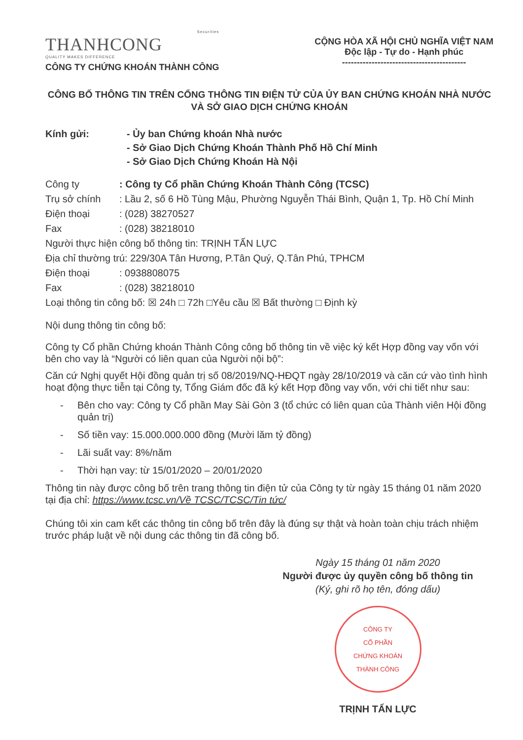Securities
THANHCONG
QUALITY MAKES DIFFERENCE
CÔNG TY CHỨNG KHOÁN THÀNH CÔNG
CỘNG HÒA XÃ HỘI CHỦ NGHĨA VIỆT NAM
Độc lập - Tự do - Hạnh phúc
------------------------------------------
CÔNG BỐ THÔNG TIN TRÊN CỔNG THÔNG TIN ĐIỆN TỬ CỦA ỦY BAN CHỨNG KHOÁN NHÀ NƯỚC VÀ SỞ GIAO DỊCH CHỨNG KHOÁN
Kính gửi: - Ủy ban Chứng khoán Nhà nước
- Sở Giao Dịch Chứng Khoán Thành Phố Hồ Chí Minh
- Sở Giao Dịch Chứng Khoán Hà Nội
Công ty : Công ty Cổ phần Chứng Khoán Thành Công (TCSC)
Trụ sở chính : Lầu 2, số 6 Hồ Tùng Mậu, Phường Nguyễn Thái Bình, Quận 1, Tp. Hồ Chí Minh
Điện thoại : (028) 38270527
Fax : (028) 38218010
Người thực hiện công bố thông tin: TRỊNH TẤN LỰC
Địa chỉ thường trú: 229/30A Tân Hương, P.Tân Quý, Q.Tân Phú, TPHCM
Điện thoại : 0938808075
Fax : (028) 38218010
Loại thông tin công bố: ☒ 24h □ 72h □Yêu cầu ☒ Bất thường □ Định kỳ
Nội dung thông tin công bố:
Công ty Cổ phần Chứng khoán Thành Công công bố thông tin về việc ký kết Hợp đồng vay vốn với bên cho vay là “Người có liên quan của Người nội bộ”:
Căn cứ Nghị quyết Hội đồng quản trị số 08/2019/NQ-HĐQT ngày 28/10/2019 và căn cứ vào tình hình hoạt động thực tiễn tại Công ty, Tổng Giám đốc đã ký kết Hợp đồng vay vốn, với chi tiết như sau:
- Bên cho vay: Công ty Cổ phần May Sài Gòn 3 (tổ chức có liên quan của Thành viên Hội đồng quản trị)
- Số tiền vay: 15.000.000.000 đồng (Mười lăm tỷ đồng)
- Lãi suất vay: 8%/năm
- Thời hạn vay: từ 15/01/2020 – 20/01/2020
Thông tin này được công bố trên trang thông tin điện tử của Công ty từ ngày 15 tháng 01 năm 2020 tại địa chỉ: https://www.tcsc.vn/Về TCSC/TCSC/Tin tức/
Chúng tôi xin cam kết các thông tin công bố trên đây là đúng sự thật và hoàn toàn chịu trách nhiệm trước pháp luật về nội dung các thông tin đã công bố.
Ngày 15 tháng 01 năm 2020
Người được ủy quyền công bố thông tin
(Ký, ghi rõ họ tên, đóng dấu)
CÔNG TY
CỔ PHẦN
CHỨNG KHOÁN
THÀNH CÔNG
TRỊNH TẤN LỰC